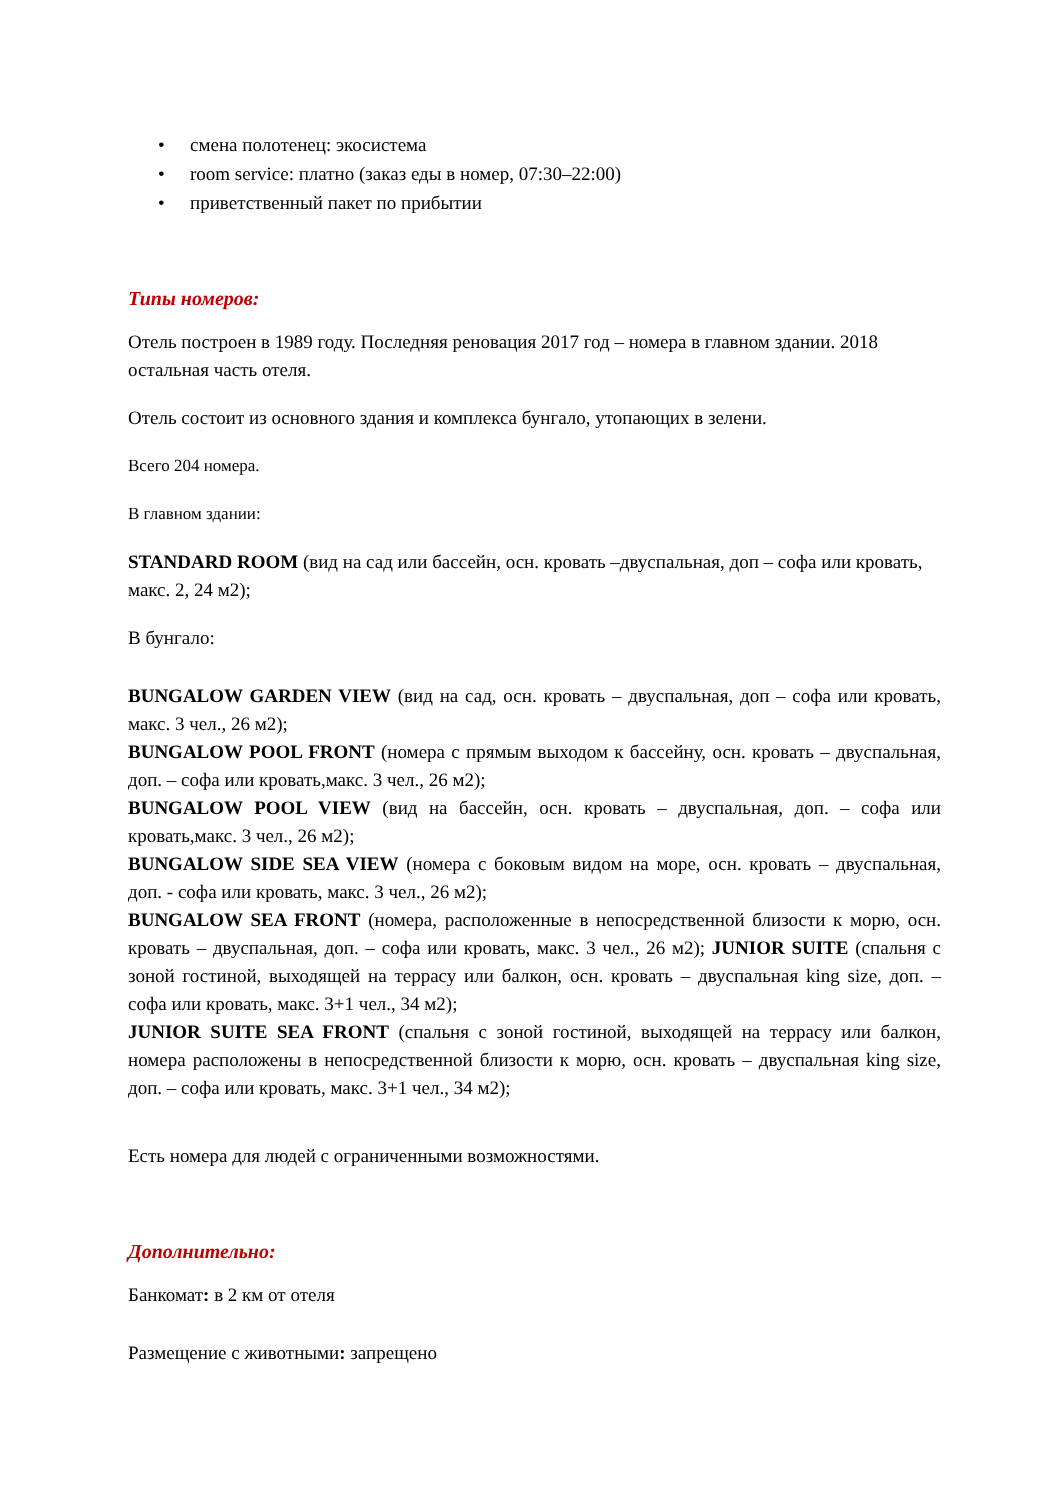• смена полотенец: экосистема
• room service: платно (заказ еды в номер, 07:30–22:00)
• приветственный пакет по прибытии
Типы номеров:
Отель построен в 1989 году. Последняя реновация 2017 год – номера в главном здании. 2018 остальная часть отеля.
Отель состоит из основного здания и комплекса бунгало, утопающих в зелени.
Всего 204 номера.
В главном здании:
STANDARD ROOM (вид на сад или бассейн, осн. кровать –двуспальная, доп – софа или кровать, макс. 2, 24 м2);
В бунгало:
BUNGALOW GARDEN VIEW (вид на сад, осн. кровать – двуспальная, доп – софа или кровать, макс. 3 чел., 26 м2);
BUNGALOW POOL FRONT (номера с прямым выходом к бассейну, осн. кровать – двуспальная, доп. – софа или кровать,макс. 3 чел., 26 м2);
BUNGALOW POOL VIEW (вид на бассейн, осн. кровать – двуспальная, доп. – софа или кровать,макс. 3 чел., 26 м2);
BUNGALOW SIDE SEA VIEW (номера с боковым видом на море, осн. кровать – двуспальная, доп. - софа или кровать, макс. 3 чел., 26 м2);
BUNGALOW SEA FRONT (номера, расположенные в непосредственной близости к морю, осн. кровать – двуспальная, доп. – софа или кровать, макс. 3 чел., 26 м2); JUNIOR SUITE (спальня с зоной гостиной, выходящей на террасу или балкон, осн. кровать – двуспальная king size, доп. – софа или кровать, макс. 3+1 чел., 34 м2);
JUNIOR SUITE SEA FRONT (спальня с зоной гостиной, выходящей на террасу или балкон, номера расположены в непосредственной близости к морю, осн. кровать – двуспальная king size, доп. – софа или кровать, макс. 3+1 чел., 34 м2);
Есть номера для людей с ограниченными возможностями.
Дополнительно:
Банкомат: в 2 км от отеля
Размещение с животными: запрещено